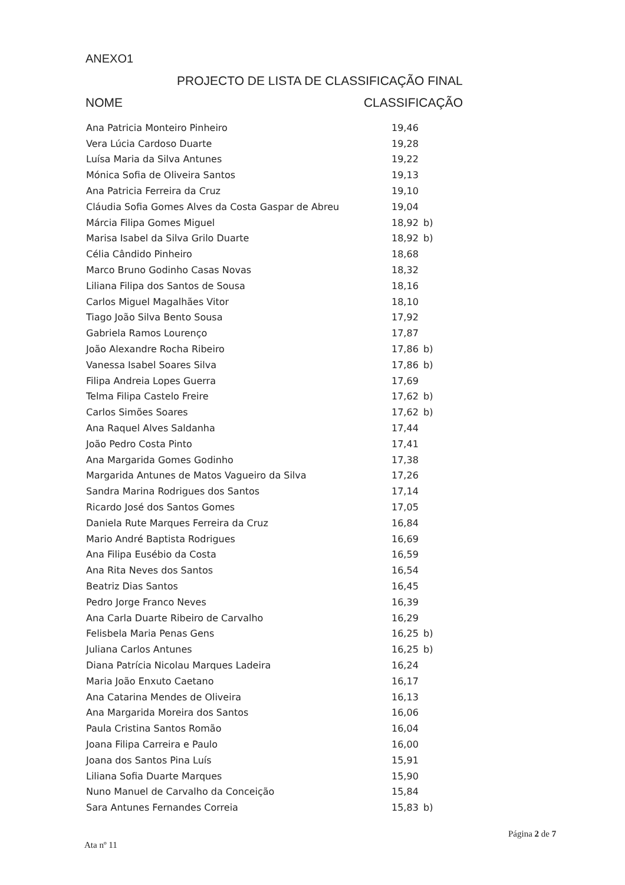ANEXO1
PROJECTO DE LISTA DE CLASSIFICAÇÃO FINAL
NOME CLASSIFICAÇÃO
| Ana Patricia Monteiro Pinheiro | 19,46 | |
| Vera Lúcia Cardoso Duarte | 19,28 | |
| Luísa Maria da Silva Antunes | 19,22 | |
| Mónica Sofia de Oliveira Santos | 19,13 | |
| Ana Patricia Ferreira da Cruz | 19,10 | |
| Cláudia Sofia Gomes Alves da Costa Gaspar de Abreu | 19,04 | |
| Márcia Filipa Gomes Miguel | 18,92 | b) |
| Marisa Isabel da Silva Grilo Duarte | 18,92 | b) |
| Célia Cândido Pinheiro | 18,68 | |
| Marco Bruno Godinho Casas Novas | 18,32 | |
| Liliana Filipa dos Santos de Sousa | 18,16 | |
| Carlos Miguel Magalhães Vitor | 18,10 | |
| Tiago João Silva Bento Sousa | 17,92 | |
| Gabriela Ramos Lourenço | 17,87 | |
| João Alexandre Rocha Ribeiro | 17,86 | b) |
| Vanessa Isabel Soares Silva | 17,86 | b) |
| Filipa Andreia Lopes Guerra | 17,69 | |
| Telma Filipa Castelo Freire | 17,62 | b) |
| Carlos Simões Soares | 17,62 | b) |
| Ana Raquel Alves Saldanha | 17,44 | |
| João Pedro Costa Pinto | 17,41 | |
| Ana Margarida Gomes Godinho | 17,38 | |
| Margarida Antunes de Matos Vagueiro da Silva | 17,26 | |
| Sandra Marina Rodrigues dos Santos | 17,14 | |
| Ricardo José dos Santos Gomes | 17,05 | |
| Daniela Rute Marques Ferreira da Cruz | 16,84 | |
| Mario André Baptista Rodrigues | 16,69 | |
| Ana Filipa Eusébio da Costa | 16,59 | |
| Ana Rita Neves dos Santos | 16,54 | |
| Beatriz Dias Santos | 16,45 | |
| Pedro Jorge Franco Neves | 16,39 | |
| Ana Carla Duarte Ribeiro de Carvalho | 16,29 | |
| Felisbela Maria Penas Gens | 16,25 | b) |
| Juliana Carlos Antunes | 16,25 | b) |
| Diana Patrícia Nicolau Marques Ladeira | 16,24 | |
| Maria João Enxuto Caetano | 16,17 | |
| Ana Catarina Mendes de Oliveira | 16,13 | |
| Ana Margarida Moreira dos Santos | 16,06 | |
| Paula Cristina Santos Romão | 16,04 | |
| Joana Filipa Carreira e Paulo | 16,00 | |
| Joana dos Santos Pina Luís | 15,91 | |
| Liliana Sofia Duarte Marques | 15,90 | |
| Nuno Manuel de Carvalho da Conceição | 15,84 | |
| Sara Antunes Fernandes Correia | 15,83 | b) |
Página 2 de 7
Ata nº 11